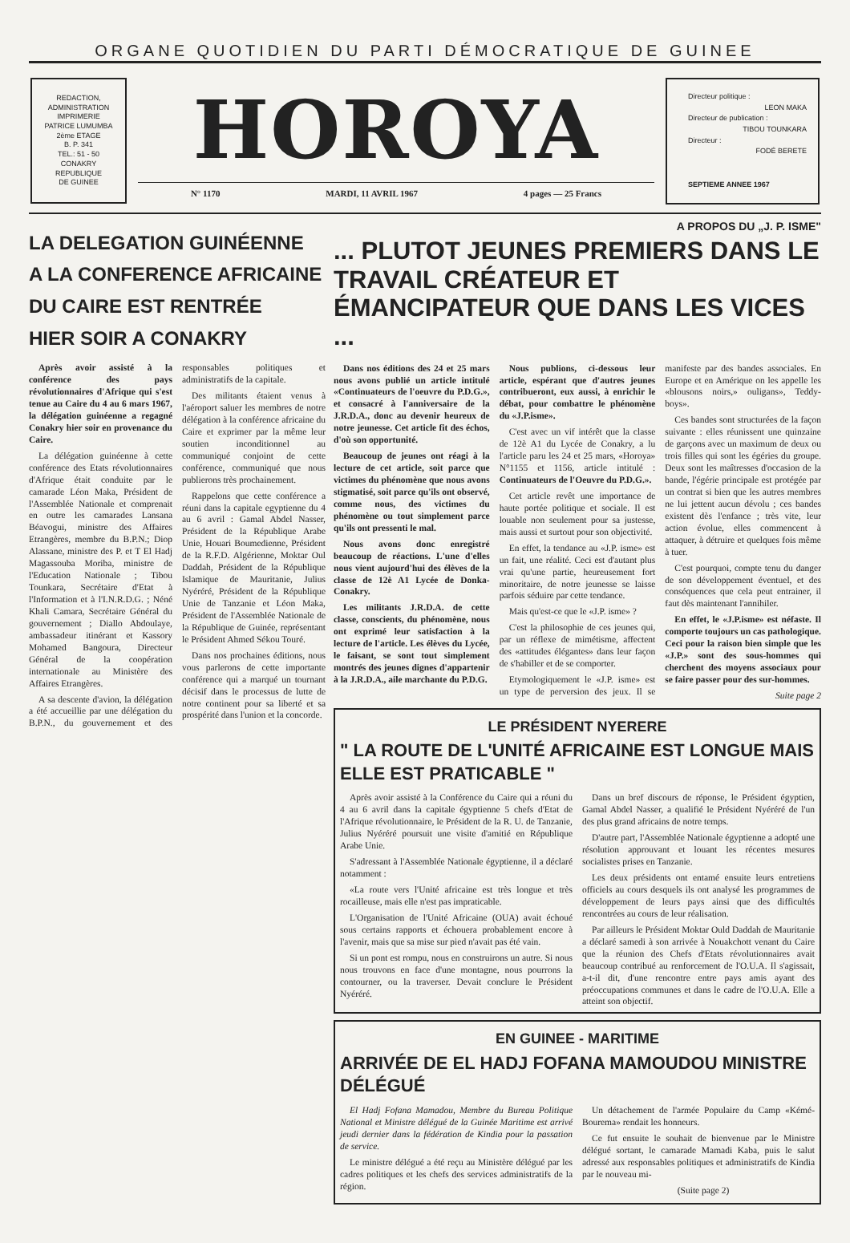ORGANE QUOTIDIEN DU PARTI DÉMOCRATIQUE DE GUINEE
REDACTION,
ADMINISTRATION
IMPRIMERIE
PATRICE LUMUMBA
2ème ETAGE
B. P. 341
TEL.: 51 - 50
CONAKRY
REPUBLIQUE
DE GUINEE
HOROYA
N° 1170 MARDI, 11 AVRIL 1967 4 pages — 25 Francs
Directeur politique :
LEON MAKA
Directeur de publication :
TIBOU TOUNKARA
Directeur :
FODÉ BERETE
SEPTIEME ANNEE 1967
LA DELEGATION GUINÉENNE
A LA CONFERENCE AFRICAINE
DU CAIRE EST RENTRÉE
HIER SOIR A CONAKRY
Après avoir assisté à la conférence des pays révolutionnaires d'Afrique qui s'est tenue au Caire du 4 au 6 mars 1967, la délégation guinéenne a regagné Conakry hier soir en provenance du Caire.
La délégation guinéenne à cette conférence des Etats révolutionnaires d'Afrique était conduite par le camarade Léon Maka, Président de l'Assemblée Nationale et comprenait en outre les camarades Lansana Béavogui, ministre des Affaires Etrangères, membre du B.P.N.; Diop Alassane, ministre des P. et T El Hadj Magassouba Moriba, ministre de l'Education Nationale ; Tibou Tounkara, Secrétaire d'Etat à l'Information et à l'I.N.R.D.G. ; Néné Khali Camara, Secrétaire Général du gouvernement ; Diallo Abdoulaye, ambassadeur itinérant et Kassory Mohamed Bangoura, Directeur Général de la coopération internationale au Ministère des Affaires Etrangères.
A sa descente d'avion, la délégation a été accueillie par une délégation du B.P.N., du gouvernement et des responsables politiques et administratifs de la capitale.
Des militants étaient venus à l'aéroport saluer les membres de notre délégation à la conférence africaine du Caire et exprimer par la même leur soutien inconditionnel au communiqué conjoint de cette conférence, communiqué que nous publierons très prochainement.
Rappelons que cette conférence a réuni dans la capitale egyptienne du 4 au 6 avril : Gamal Abdel Nasser, Président de la République Arabe Unie, Houari Boumedienne, Président de la R.F.D. Algérienne, Moktar Oul Daddah, Président de la République Islamique de Mauritanie, Julius Nyéréré, Président de la République Unie de Tanzanie et Léon Maka, Président de l'Assemblée Nationale de la République de Guinée, représentant le Président Ahmed Sékou Touré.
Dans nos prochaines éditions, nous vous parlerons de cette importante conférence qui a marqué un tournant décisif dans le processus de lutte de notre continent pour sa liberté et sa prospérité dans l'union et la concorde.
A PROPOS DU „J. P. ISME"
... PLUTOT JEUNES PREMIERS DANS LE TRAVAIL CRÉATEUR ET ÉMANCIPATEUR QUE DANS LES VICES ...
Dans nos éditions des 24 et 25 mars nous avons publié un article intitulé «Continuateurs de l'oeuvre du P.D.G.», et consacré à l'anniversaire de la J.R.D.A., donc au devenir heureux de notre jeunesse. Cet article fit des échos, d'où son opportunité.
Beaucoup de jeunes ont réagi à la lecture de cet article, soit parce que victimes du phénomène que nous avons stigmatisé, soit parce qu'ils ont observé, comme nous, des victimes du phénomène ou tout simplement parce qu'ils ont pressenti le mal.
Nous avons donc enregistré beaucoup de réactions. L'une d'elles nous vient aujourd'hui des élèves de la classe de 12è A1 Lycée de Donka-Conakry.
Les militants J.R.D.A. de cette classe, conscients, du phénomène, nous ont exprimé leur satisfaction à la lecture de l'article. Les élèves du Lycée, le faisant, se sont tout simplement montrés des jeunes dignes d'appartenir à la J.R.D.A., aile marchante du P.D.G.
Nous publions, ci-dessous leur article, espérant que d'autres jeunes contribueront, eux aussi, à enrichir le débat, pour combattre le phénomène du «J.P.isme».
C'est avec un vif intérêt que la classe de 12è A1 du Lycée de Conakry, a lu l'article paru les 24 et 25 mars, «Horoya» N°1155 et 1156, article intitulé : Continuateurs de l'Oeuvre du P.D.G.».
Cet article revêt une importance de haute portée politique et sociale. Il est louable non seulement pour sa justesse, mais aussi et surtout pour son objectivité.
En effet, la tendance au «J.P. isme» est un fait, une réalité. Ceci est d'autant plus vrai qu'une partie, heureusement fort minoritaire, de notre jeunesse se laisse parfois séduire par cette tendance.
Mais qu'est-ce que le «J.P. isme» ?
C'est la philosophie de ces jeunes qui, par un réflexe de mimétisme, affectent des «attitudes élégantes» dans leur façon de s'habiller et de se comporter.
Etymologiquement le «J.P. isme» est un type de perversion des jeux. Il se manifeste par des bandes associales. En Europe et en Amérique on les appelle les «blousons noirs,» ouligans», Teddy-boys».
Ces bandes sont structurées de la façon suivante : elles réunissent une quinzaine de garçons avec un maximum de deux ou trois filles qui sont les égéries du groupe. Deux sont les maîtresses d'occasion de la bande, l'égérie principale est protégée par un contrat si bien que les autres membres ne lui jettent aucun dévolu ; ces bandes existent dès l'enfance ; très vite, leur action évolue, elles commencent à attaquer, à détruire et quelques fois même à tuer.
C'est pourquoi, compte tenu du danger de son développement éventuel, et des conséquences que cela peut entrainer, il faut dès maintenant l'annihiler.
En effet, le «J.P.isme» est néfaste. Il comporte toujours un cas pathologique. Ceci pour la raison bien simple que les «J.P.» sont des sous-hommes qui cherchent des moyens associaux pour se faire passer pour des sur-hommes.
Suite page 2
LE PRÉSIDENT NYERERE
" LA ROUTE DE L'UNITÉ AFRICAINE EST LONGUE MAIS ELLE EST PRATICABLE "
Après avoir assisté à la Conférence du Caire qui a réuni du 4 au 6 avril dans la capitale égyptienne 5 chefs d'Etat de l'Afrique révolutionnaire, le Président de la R. U. de Tanzanie, Julius Nyéréré poursuit une visite d'amitié en République Arabe Unie.
S'adressant à l'Assemblée Nationale égyptienne, il a déclaré notamment :
«La route vers l'Unité africaine est très longue et très rocailleuse, mais elle n'est pas impraticable.
L'Organisation de l'Unité Africaine (OUA) avait échoué sous certains rapports et échouera probablement encore à l'avenir, mais que sa mise sur pied n'avait pas été vain.
Si un pont est rompu, nous en construirons un autre. Si nous nous trouvons en face d'une montagne, nous pourrons la contourner, ou la traverser. Devait conclure le Président Nyéréré.
Dans un bref discours de réponse, le Président égyptien, Gamal Abdel Nasser, a qualifié le Président Nyéréré de l'un des plus grand africains de notre temps.
D'autre part, l'Assemblée Nationale égyptienne a adopté une résolution approuvant et louant les récentes mesures socialistes prises en Tanzanie.
Les deux présidents ont entamé ensuite leurs entretiens officiels au cours desquels ils ont analysé les programmes de développement de leurs pays ainsi que des difficultés rencontrées au cours de leur réalisation.
Par ailleurs le Président Moktar Ould Daddah de Mauritanie a déclaré samedi à son arrivée à Nouakchott venant du Caire que la réunion des Chefs d'Etats révolutionnaires avait beaucoup contribué au renforcement de l'O.U.A. Il s'agissait, a-t-il dit, d'une rencontre entre pays amis ayant des préoccupations communes et dans le cadre de l'O.U.A. Elle a atteint son objectif.
EN GUINEE - MARITIME
ARRIVÉE DE EL HADJ FOFANA MAMOUDOU MINISTRE DÉLÉGUÉ
El Hadj Fofana Mamadou, Membre du Bureau Politique National et Ministre délégué de la Guinée Maritime est arrivé jeudi dernier dans la fédération de Kindia pour la passation de service.
Le ministre délégué a été reçu au Ministère délégué par les cadres politiques et les chefs des services administratifs de la région.
Un détachement de l'armée Populaire du Camp «Kémé-Bourema» rendait les honneurs.
Ce fut ensuite le souhait de bienvenue par le Ministre délégué sortant, le camarade Mamadi Kaba, puis le salut adressé aux responsables politiques et administratifs de Kindia par le nouveau mi-
(Suite page 2)